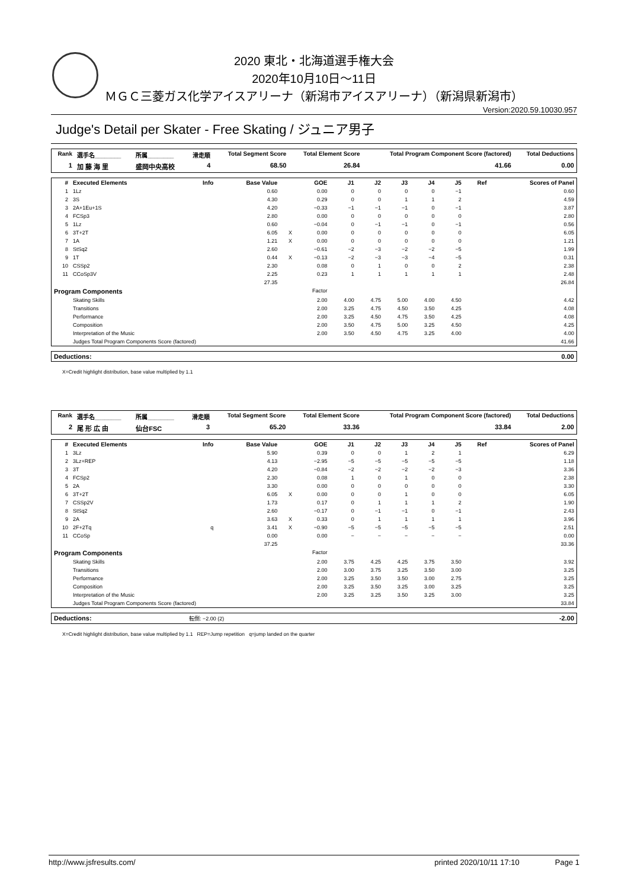2020 東北・北海道選手権大会
2020年10月10日～11日
ＭＧＣ三菱ガス化学アイスアリーナ（新潟市アイスアリーナ）（新潟県新潟市）
Version:2020.59.10030.957
Judge's Detail per Skater - Free Skating / ジュニア男子
| Rank | 選手名________ | 所属________ | 滑走順 | Total Segment Score | Total Element Score | Total Program Component Score (factored) | Total Deductions |
| --- | --- | --- | --- | --- | --- | --- | --- |
| 1 | 加 藤 海 里 | 盛岡中央高校 | 4 | 68.50 | 26.84 | 41.66 | 0.00 |
| # | Executed Elements | Info | Base Value | | GOE | J1 | J2 | J3 | J4 | J5 | Ref | Scores of Panel |
| --- | --- | --- | --- | --- | --- | --- | --- | --- | --- | --- | --- | --- |
| 1 | 1Lz | | 0.60 | | 0.00 | 0 | 0 | 0 | 0 | −1 | | 0.60 |
| 2 | 3S | | 4.30 | | 0.29 | 0 | 0 | 1 | 1 | 2 | | 4.59 |
| 3 | 2A+1Eu+1S | | 4.20 | | −0.33 | −1 | −1 | −1 | 0 | −1 | | 3.87 |
| 4 | FCSp3 | | 2.80 | | 0.00 | 0 | 0 | 0 | 0 | 0 | | 2.80 |
| 5 | 1Lz | | 0.60 | | −0.04 | 0 | −1 | −1 | 0 | −1 | | 0.56 |
| 6 | 3T+2T | | 6.05 | X | 0.00 | 0 | 0 | 0 | 0 | 0 | | 6.05 |
| 7 | 1A | | 1.21 | X | 0.00 | 0 | 0 | 0 | 0 | 0 | | 1.21 |
| 8 | StSq2 | | 2.60 | | −0.61 | −2 | −3 | −2 | −2 | −5 | | 1.99 |
| 9 | 1T | | 0.44 | X | −0.13 | −2 | −3 | −3 | −4 | −5 | | 0.31 |
| 10 | CSSp2 | | 2.30 | | 0.08 | 0 | 1 | 0 | 0 | 2 | | 2.38 |
| 11 | CCoSp3V | | 2.25 | | 0.23 | 1 | 1 | 1 | 1 | 1 | | 2.48 |
| | | | 27.35 | | | | | | | | | 26.84 |
| Program Components | | | | | Factor | | | | | | | |
| | Skating Skills | | | | 2.00 | 4.00 | 4.75 | 5.00 | 4.00 | 4.50 | | 4.42 |
| | Transitions | | | | 2.00 | 3.25 | 4.75 | 4.50 | 3.50 | 4.25 | | 4.08 |
| | Performance | | | | 2.00 | 3.25 | 4.50 | 4.75 | 3.50 | 4.25 | | 4.08 |
| | Composition | | | | 2.00 | 3.50 | 4.75 | 5.00 | 3.25 | 4.50 | | 4.25 |
| | Interpretation of the Music | | | | 2.00 | 3.50 | 4.50 | 4.75 | 3.25 | 4.00 | | 4.00 |
| | Judges Total Program Components Score (factored) | | | | | | | | | | | 41.66 |
| Deductions: | 0.00 |
X=Credit highlight distribution, base value multiplied by 1.1
| Rank | 選手名________ | 所属________ | 滑走順 | Total Segment Score | Total Element Score | Total Program Component Score (factored) | Total Deductions |
| --- | --- | --- | --- | --- | --- | --- | --- |
| 2 | 尾 形 広 由 | 仙台FSC | 3 | 65.20 | 33.36 | 33.84 | 2.00 |
| # | Executed Elements | Info | Base Value | | GOE | J1 | J2 | J3 | J4 | J5 | Ref | Scores of Panel |
| --- | --- | --- | --- | --- | --- | --- | --- | --- | --- | --- | --- | --- |
| 1 | 3Lz | | 5.90 | | 0.39 | 0 | 0 | 1 | 2 | 1 | | 6.29 |
| 2 | 3Lz+REP | | 4.13 | | −2.95 | −5 | −5 | −5 | −5 | −5 | | 1.18 |
| 3 | 3T | | 4.20 | | −0.84 | −2 | −2 | −2 | −2 | −3 | | 3.36 |
| 4 | FCSp2 | | 2.30 | | 0.08 | 1 | 0 | 1 | 0 | 0 | | 2.38 |
| 5 | 2A | | 3.30 | | 0.00 | 0 | 0 | 0 | 0 | 0 | | 3.30 |
| 6 | 3T+2T | | 6.05 | X | 0.00 | 0 | 0 | 1 | 0 | 0 | | 6.05 |
| 7 | CSSp2V | | 1.73 | | 0.17 | 0 | 1 | 1 | 1 | 2 | | 1.90 |
| 8 | StSq2 | | 2.60 | | −0.17 | 0 | −1 | −1 | 0 | −1 | | 2.43 |
| 9 | 2A | | 3.63 | X | 0.33 | 0 | 1 | 1 | 1 | 1 | | 3.96 |
| 10 | 2F+2Tq | q | 3.41 | X | −0.90 | −5 | −5 | −5 | −5 | −5 | | 2.51 |
| 11 | CCoSp | | 0.00 | | 0.00 | − | − | − | − | − | | 0.00 |
| | | | 37.25 | | | | | | | | | 33.36 |
| Program Components | | | | | Factor | | | | | | | |
| | Skating Skills | | | | 2.00 | 3.75 | 4.25 | 4.25 | 3.75 | 3.50 | | 3.92 |
| | Transitions | | | | 2.00 | 3.00 | 3.75 | 3.25 | 3.50 | 3.00 | | 3.25 |
| | Performance | | | | 2.00 | 3.25 | 3.50 | 3.50 | 3.00 | 2.75 | | 3.25 |
| | Composition | | | | 2.00 | 3.25 | 3.50 | 3.25 | 3.00 | 3.25 | | 3.25 |
| | Interpretation of the Music | | | | 2.00 | 3.25 | 3.25 | 3.50 | 3.25 | 3.00 | | 3.25 |
| | Judges Total Program Components Score (factored) | | | | | | | | | | | 33.84 |
| Deductions: | 転倒: −2.00 (2) | -2.00 |
X=Credit highlight distribution, base value multiplied by 1.1 REP=Jump repetition q=jump landed on the quarter
http://www.jsfresults.com/ printed 2020/10/11 17:10 Page 1